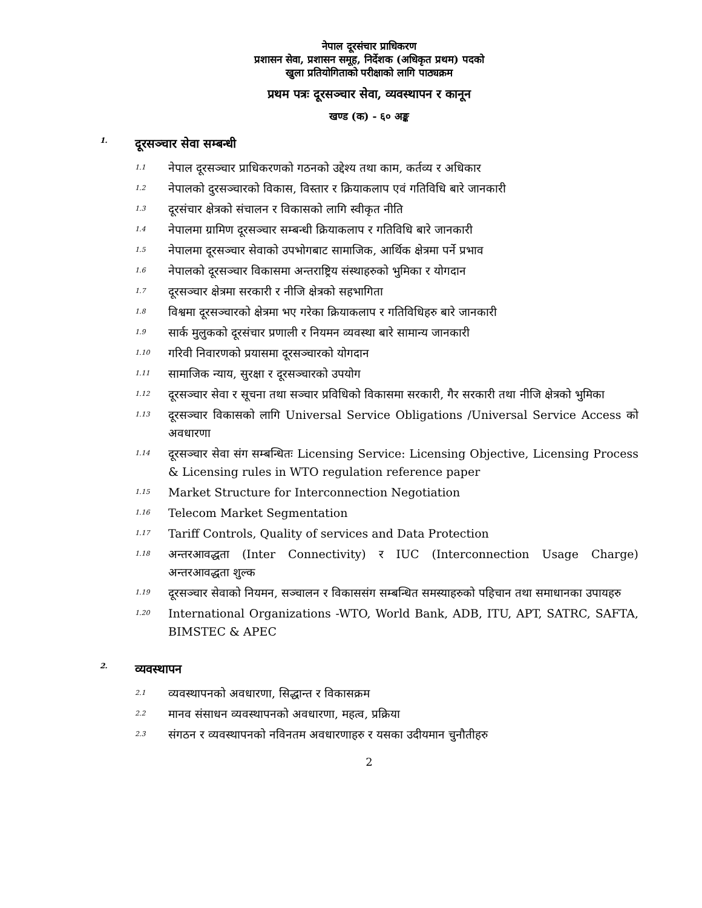नेपाल दूरसंचार प्राधिकरण
प्रशासन सेवा, प्रशासन समूह, निर्देशक (अधिकृत प्रथम) पदको
खुला प्रतियोगिताको परीक्षाको लागि पाठ्यक्रम
प्रथम पत्रः दूरसञ्चार सेवा, व्यवस्थापन र कानून
खण्ड (क) - ६० अङ्क
1. दूरसञ्चार सेवा सम्बन्धी
1.1
नेपाल दूरसञ्चार प्राधिकरणको गठनको उद्देश्य तथा काम, कर्तव्य र अधिकार
1.2
नेपालको दुरसञ्चारको विकास, विस्तार र क्रियाकलाप एवं गतिविधि बारे जानकारी
1.3
दूरसंचार क्षेत्रको संचालन र विकासको लागि स्वीकृत नीति
1.4
नेपालमा ग्रामिण दूरसञ्चार सम्बन्धी क्रियाकलाप र गतिविधि बारे जानकारी
1.5
नेपालमा दूरसञ्चार सेवाको उपभोगबाट सामाजिक, आर्थिक क्षेत्रमा पर्ने प्रभाव
1.6
नेपालको दूरसञ्चार विकासमा अन्तराष्ट्रिय संस्थाहरुको भुमिका र योगदान
1.7
दूरसञ्चार क्षेत्रमा सरकारी र नीजि क्षेत्रको सहभागिता
1.8
विश्वमा दूरसञ्चारको क्षेत्रमा भए गरेका क्रियाकलाप र गतिविधिहरु बारे जानकारी
1.9
सार्क मुलुकको दूरसंचार प्रणाली र नियमन व्यवस्था बारे सामान्य जानकारी
1.10
गरिवी निवारणको प्रयासमा दूरसञ्चारको योगदान
1.11
सामाजिक न्याय, सुरक्षा र दूरसञ्चारको उपयोग
1.12
दूरसञ्चार सेवा र सूचना तथा सञ्चार प्रविधिको विकासमा सरकारी, गैर सरकारी तथा नीजि क्षेत्रको भुमिका
1.13
दूरसञ्चार विकासको लागि Universal Service Obligations /Universal Service Access को अवधारणा
1.14
दूरसञ्चार सेवा संग सम्बन्धितः Licensing Service: Licensing Objective, Licensing Process & Licensing rules in WTO regulation reference paper
1.15
Market Structure for Interconnection Negotiation
1.16
Telecom Market Segmentation
1.17
Tariff Controls, Quality of services and Data Protection
1.18
अन्तरआवद्धता (Inter Connectivity) र IUC (Interconnection Usage Charge) अन्तरआवद्धता शुल्क
1.19
दूरसञ्चार सेवाको नियमन, सञ्चालन र विकाससंग सम्बन्धित समस्याहरुको पहिचान तथा समाधानका उपायहरु
1.20
International Organizations -WTO, World Bank, ADB, ITU, APT, SATRC, SAFTA, BIMSTEC & APEC
2. व्यवस्थापन
2.1
व्यवस्थापनको अवधारणा, सिद्धान्त र विकासक्रम
2.2
मानव संसाधन व्यवस्थापनको अवधारणा, महत्व, प्रक्रिया
2.3
संगठन र व्यवस्थापनको नविनतम अवधारणाहरु र यसका उदीयमान चुनौतीहरु
2